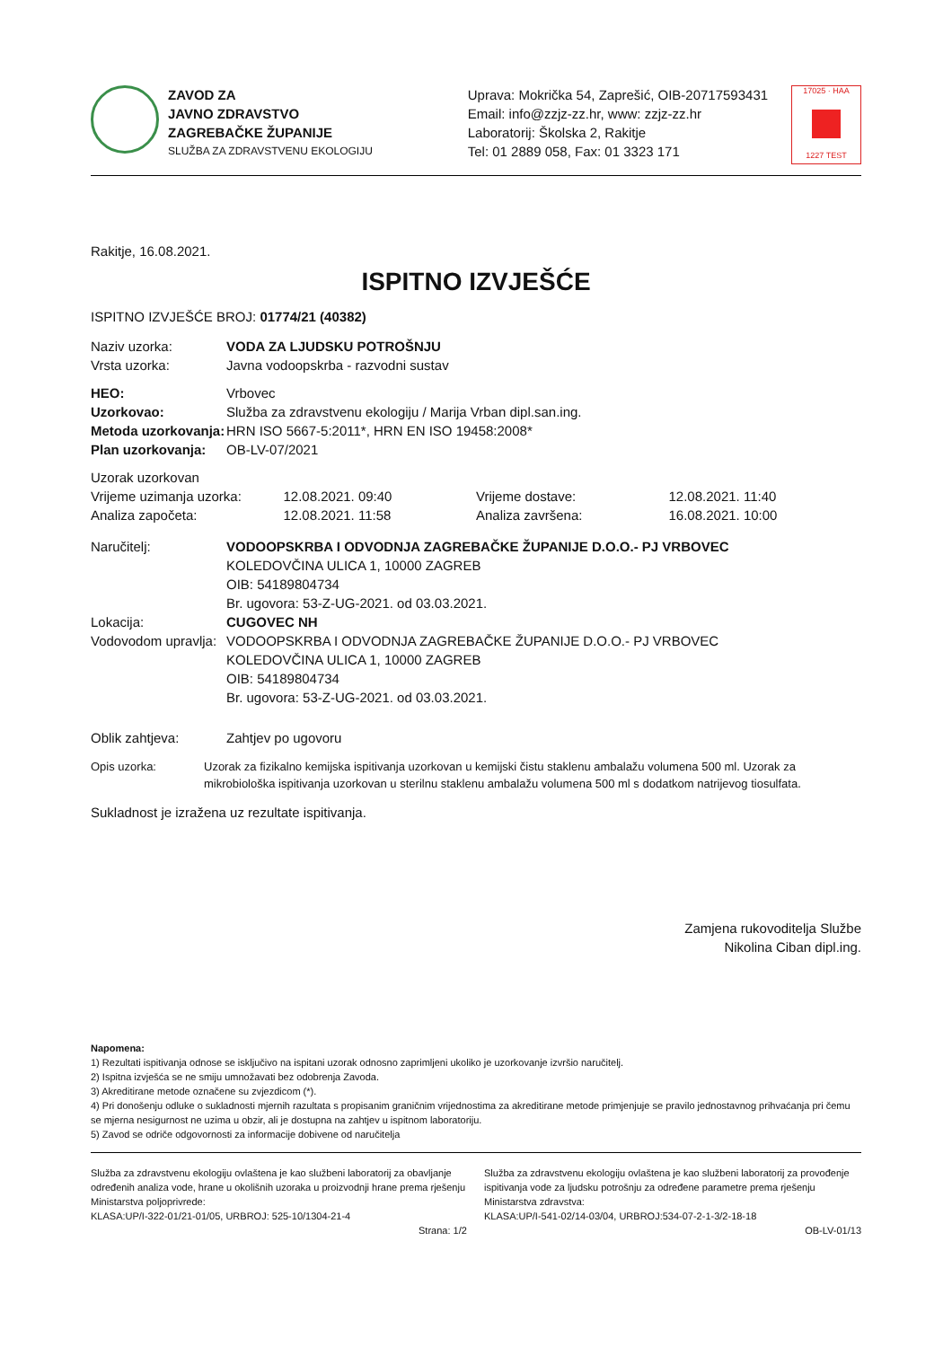ZAVOD ZA
JAVNO ZDRAVSTVO
ZAGREBAČKE ŽUPANIJE
SLUŽBA ZA ZDRAVSTVENU EKOLOGIJU
Uprava: Mokrička 54, Zaprešić, OIB-20717593431
Email: info@zzjz-zz.hr, www: zzjz-zz.hr
Laboratorij: Školska 2, Rakitje
Tel: 01 2889 058, Fax: 01 3323 171
17025 · HAA 1227 TEST
Rakitje, 16.08.2021.
ISPITNO IZVJEŠĆE
ISPITNO IZVJEŠĆE BROJ: 01774/21 (40382)
Naziv uzorka: VODA ZA LJUDSKU POTROŠNJU
Vrsta uzorka:
Javna vodoopskrba - razvodni sustav
HEO:
Vrbovec
Uzorkovao:
Služba za zdravstvenu ekologiju / Marija Vrban dipl.san.ing.
Metoda uzorkovanja:
HRN ISO 5667-5:2011*, HRN EN ISO 19458:2008*
Plan uzorkovanja:
OB-LV-07/2021
Uzorak uzorkovan
Vrijeme uzimanja uzorka: 12.08.2021. 09:40 Vrijeme dostave: 12.08.2021. 11:40
Analiza započeta: 12.08.2021. 11:58 Analiza završena: 16.08.2021. 10:00
Naručitelj: VODOOPSKRBA I ODVODNJA ZAGREBAČKE ŽUPANIJE D.O.O.- PJ VRBOVEC
KOLEDOVČINA ULICA 1, 10000 ZAGREB
OIB: 54189804734
Br. ugovora: 53-Z-UG-2021. od 03.03.2021.
Lokacija: CUGOVEC NH
Vodovodom upravlja:
VODOOPSKRBA I ODVODNJA ZAGREBAČKE ŽUPANIJE D.O.O.- PJ VRBOVEC
KOLEDOVČINA ULICA 1, 10000 ZAGREB
OIB: 54189804734
Br. ugovora: 53-Z-UG-2021. od 03.03.2021.
Oblik zahtjeva:
Zahtjev po ugovoru
Opis uzorka: Uzorak za fizikalno kemijska ispitivanja uzorkovan u kemijski čistu staklenu ambalažu volumena 500 ml. Uzorak za mikrobiološka ispitivanja uzorkovan u sterilnu staklenu ambalažu volumena 500 ml s dodatkom natrijevog tiosulfata.
Sukladnost je izražena uz rezultate ispitivanja.
Zamjena rukovoditelja Službe
Nikolina Ciban dipl.ing.
Napomena:
1) Rezultati ispitivanja odnose se isključivo na ispitani uzorak odnosno zaprimljeni ukoliko je uzorkovanje izvršio naručitelj.
2) Ispitna izvješća se ne smiju umnožavati bez odobrenja Zavoda.
3) Akreditirane metode označene su zvjezdicom (*).
4) Pri donošenju odluke o sukladnosti mjernih razultata s propisanim graničnim vrijednostima za akreditirane metode primjenjuje se pravilo jednostavnog prihvaćanja pri čemu se mjerna nesigurnost ne uzima u obzir, ali je dostupna na zahtjev u ispitnom laboratoriju.
5) Zavod se odriče odgovornosti za informacije dobivene od naručitelja
Služba za zdravstvenu ekologiju ovlaštena je kao službeni laboratorij za obavljanje određenih analiza vode, hrane u okolišnih uzoraka u proizvodnji hrane prema rješenju Ministarstva poljoprivrede:
KLASA:UP/I-322-01/21-01/05, URBROJ: 525-10/1304-21-4
Služba za zdravstvenu ekologiju ovlaštena je kao službeni laboratorij za provođenje ispitivanja vode za ljudsku potrošnju za određene parametre prema rješenju Ministarstva zdravstva:
KLASA:UP/I-541-02/14-03/04, URBROJ:534-07-2-1-3/2-18-18
Strana: 1/2 OB-LV-01/13